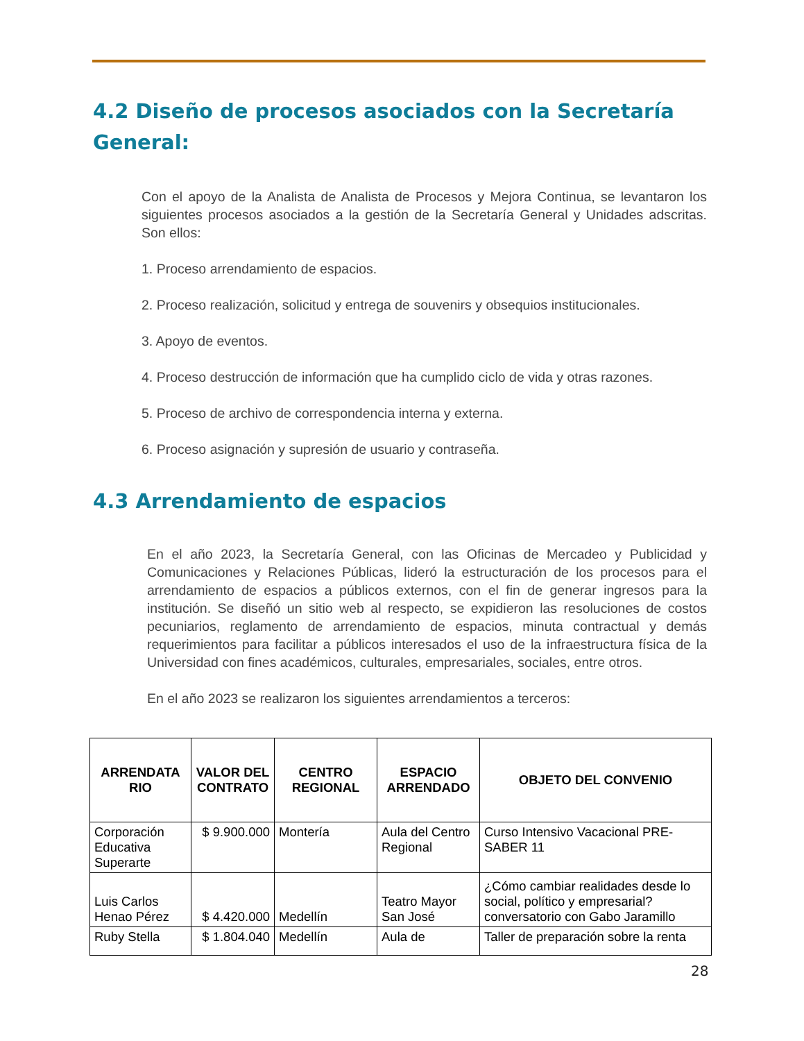4.2 Diseño de procesos asociados con la Secretaría General:
Con el apoyo de la Analista de Analista de Procesos y Mejora Continua, se levantaron los siguientes procesos asociados a la gestión de la Secretaría General y Unidades adscritas. Son ellos:
1. Proceso arrendamiento de espacios.
2. Proceso realización, solicitud y entrega de souvenirs y obsequios institucionales.
3. Apoyo de eventos.
4. Proceso destrucción de información que ha cumplido ciclo de vida y otras razones.
5. Proceso de archivo de correspondencia interna y externa.
6. Proceso asignación y supresión de usuario y contraseña.
4.3 Arrendamiento de espacios
En el año 2023, la Secretaría General, con las Oficinas de Mercadeo y Publicidad y Comunicaciones y Relaciones Públicas, lideró la estructuración de los procesos para el arrendamiento de espacios a públicos externos, con el fin de generar ingresos para la institución. Se diseñó un sitio web al respecto, se expidieron las resoluciones de costos pecuniarios, reglamento de arrendamiento de espacios, minuta contractual y demás requerimientos para facilitar a públicos interesados el uso de la infraestructura física de la Universidad con fines académicos, culturales, empresariales, sociales, entre otros.
En el año 2023 se realizaron los siguientes arrendamientos a terceros:
| ARRENDATA RIO | VALOR DEL CONTRATO | CENTRO REGIONAL | ESPACIO ARRENDADO | OBJETO DEL CONVENIO |
| --- | --- | --- | --- | --- |
| Corporación Educativa Superarte | $ 9.900.000 | Montería | Aula del Centro Regional | Curso Intensivo Vacacional PRE-SABER 11 |
| Luis Carlos Henao Pérez | $ 4.420.000 | Medellín | Teatro Mayor San José | ¿Cómo cambiar realidades desde lo social, político y empresarial? conversatorio con Gabo Jaramillo |
| Ruby Stella | $ 1.804.040 | Medellín | Aula de | Taller de preparación sobre la renta |
28